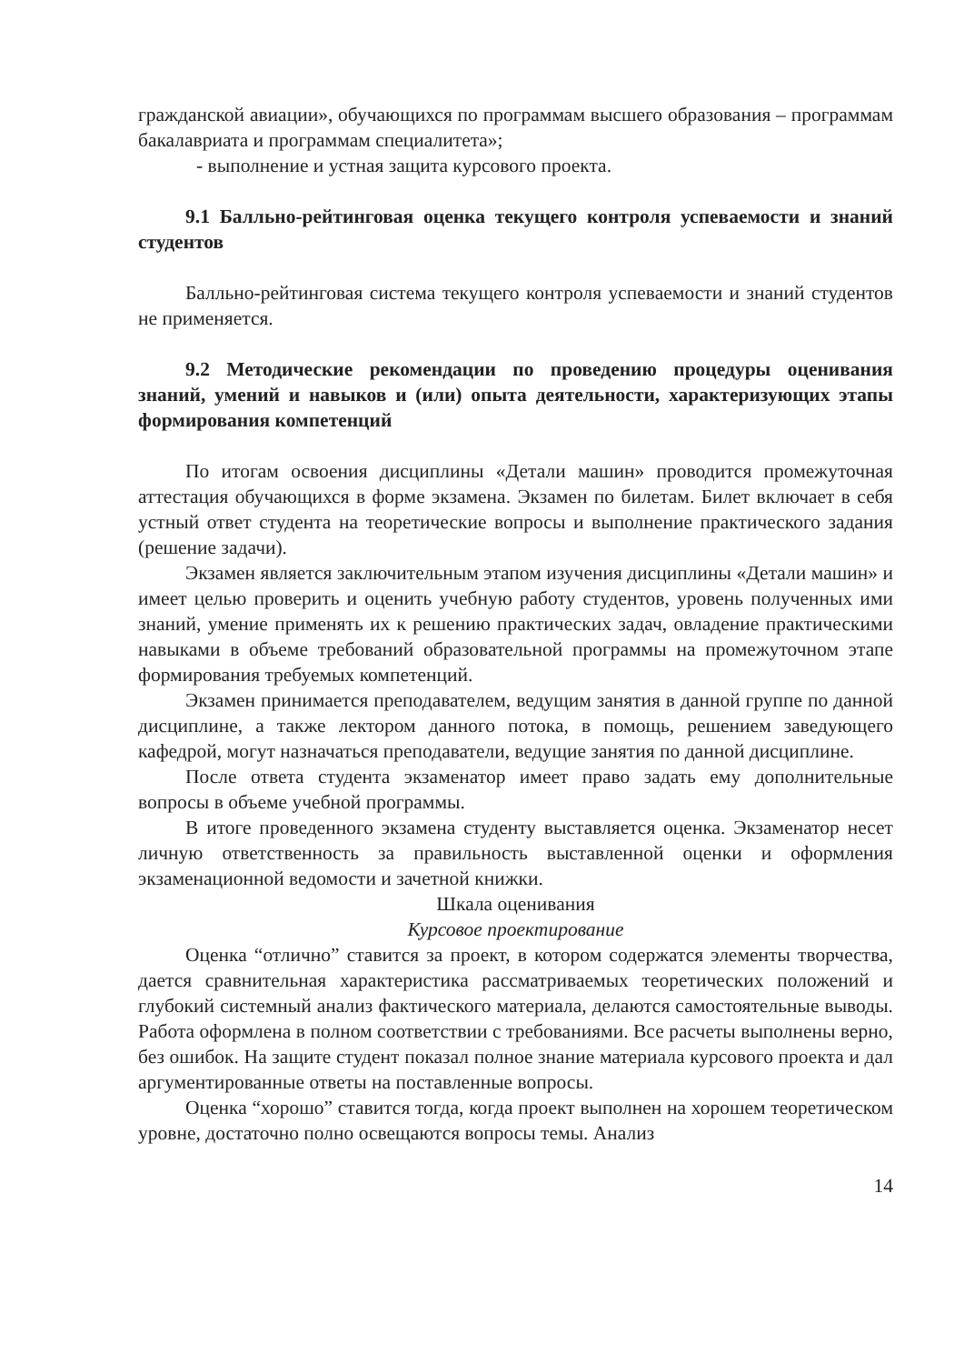гражданской авиации», обучающихся по программам высшего образования – программам бакалавриата и программам специалитета»;
- выполнение и устная защита курсового проекта.
9.1 Балльно-рейтинговая оценка текущего контроля успеваемости и знаний студентов
Балльно-рейтинговая система текущего контроля успеваемости и знаний студентов не применяется.
9.2 Методические рекомендации по проведению процедуры оценивания знаний, умений и навыков и (или) опыта деятельности, характеризующих этапы формирования компетенций
По итогам освоения дисциплины «Детали машин» проводится промежуточная аттестация обучающихся в форме экзамена. Экзамен по билетам. Билет включает в себя устный ответ студента на теоретические вопросы и выполнение практического задания (решение задачи).
Экзамен является заключительным этапом изучения дисциплины «Детали машин» и имеет целью проверить и оценить учебную работу студентов, уровень полученных ими знаний, умение применять их к решению практических задач, овладение практическими навыками в объеме требований образовательной программы на промежуточном этапе формирования требуемых компетенций.
Экзамен принимается преподавателем, ведущим занятия в данной группе по данной дисциплине, а также лектором данного потока, в помощь, решением заведующего кафедрой, могут назначаться преподаватели, ведущие занятия по данной дисциплине.
После ответа студента экзаменатор имеет право задать ему дополнительные вопросы в объеме учебной программы.
В итоге проведенного экзамена студенту выставляется оценка. Экзаменатор несет личную ответственность за правильность выставленной оценки и оформления экзаменационной ведомости и зачетной книжки.
Шкала оценивания
Курсовое проектирование
Оценка “отлично” ставится за проект, в котором содержатся элементы творчества, дается сравнительная характеристика рассматриваемых теоретических положений и глубокий системный анализ фактического материала, делаются самостоятельные выводы. Работа оформлена в полном соответствии с требованиями. Все расчеты выполнены верно, без ошибок. На защите студент показал полное знание материала курсового проекта и дал аргументированные ответы на поставленные вопросы.
Оценка “хорошо” ставится тогда, когда проект выполнен на хорошем теоретическом уровне, достаточно полно освещаются вопросы темы. Анализ
14